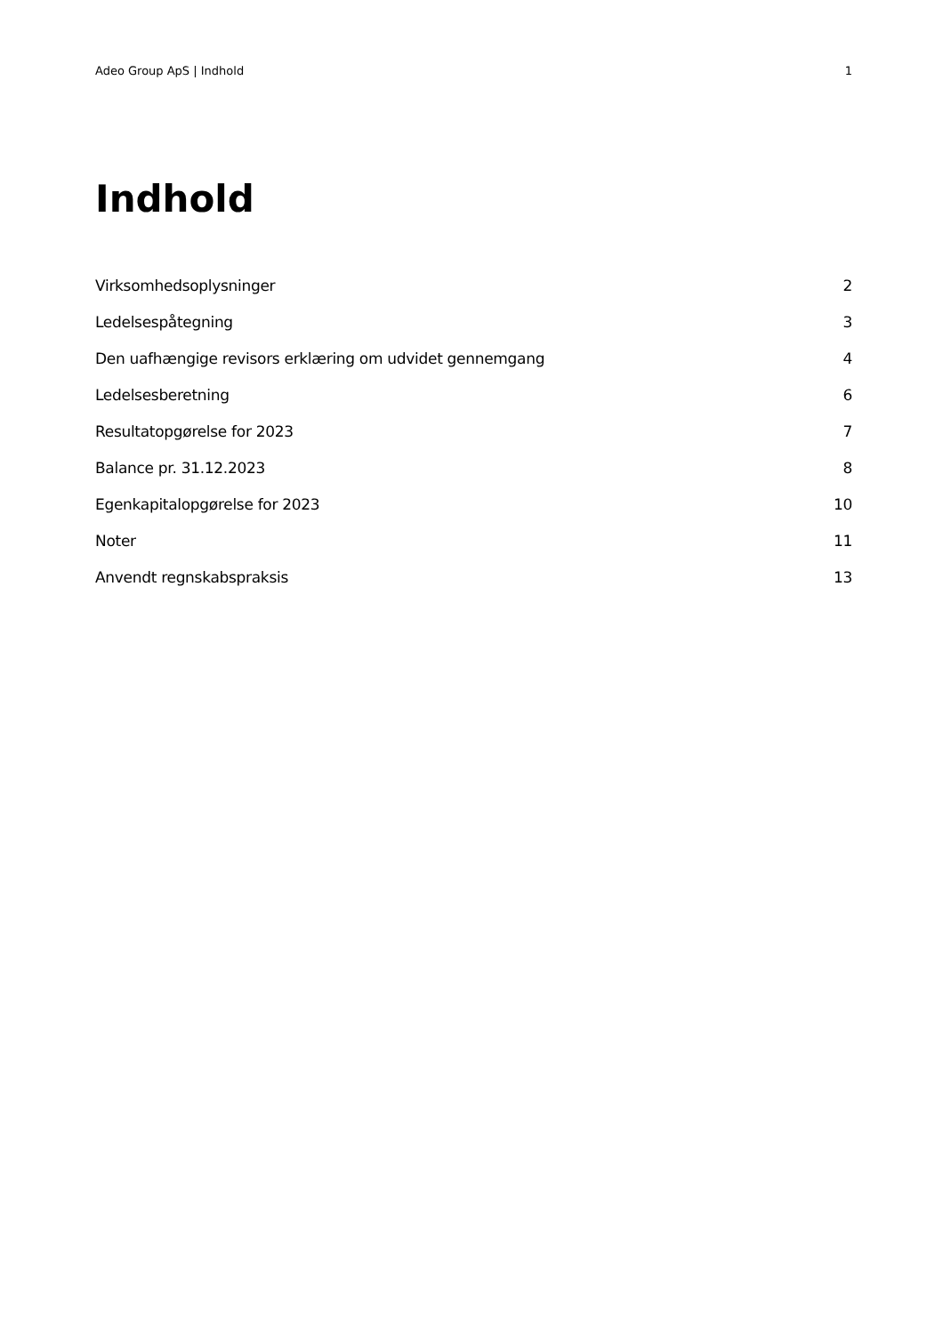Adeo Group ApS | Indhold 1
Indhold
Virksomhedsoplysninger 2
Ledelsespåtegning 3
Den uafhængige revisors erklæring om udvidet gennemgang 4
Ledelsesberetning 6
Resultatopgørelse for 2023 7
Balance pr. 31.12.2023 8
Egenkapitalopgørelse for 2023 10
Noter 11
Anvendt regnskabspraksis 13